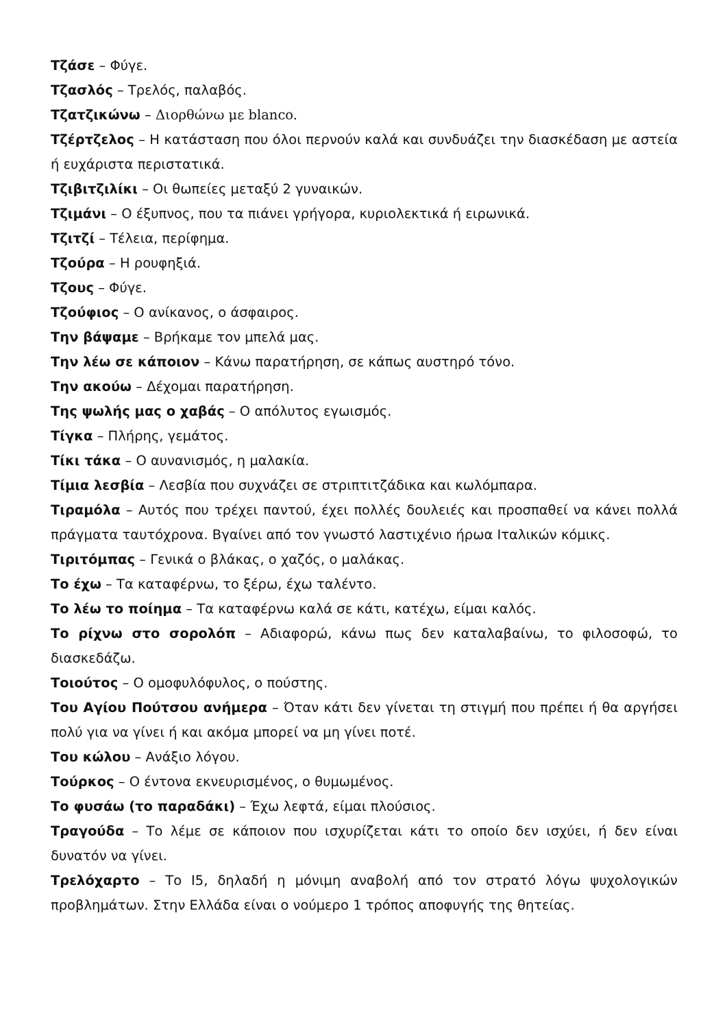Τζάσε – Φύγε.
Τζασλός – Τρελός, παλαβός.
Τζατζικώνω – Διορθώνω με blanco.
Τζέρτζελος – Η κατάσταση που όλοι περνούν καλά και συνδυάζει την διασκέδαση με αστεία ή ευχάριστα περιστατικά.
Τζιβιτζιλίκι – Οι θωπείες μεταξύ 2 γυναικών.
Τζιμάνι – Ο έξυπνος, που τα πιάνει γρήγορα, κυριολεκτικά ή ειρωνικά.
Τζιτζί – Τέλεια, περίφημα.
Τζούρα – Η ρουφηξιά.
Τζους – Φύγε.
Τζούφιος – Ο ανίκανος, ο άσφαιρος.
Την βάψαμε – Βρήκαμε τον μπελά μας.
Την λέω σε κάποιον – Κάνω παρατήρηση, σε κάπως αυστηρό τόνο.
Την ακούω – Δέχομαι παρατήρηση.
Της ψωλής μας ο χαβάς – Ο απόλυτος εγωισμός.
Τίγκα – Πλήρης, γεμάτος.
Τίκι τάκα – Ο αυνανισμός, η μαλακία.
Τίμια λεσβία – Λεσβία που συχνάζει σε στριπτιτζάδικα και κωλόμπαρα.
Τιραμόλα – Αυτός που τρέχει παντού, έχει πολλές δουλειές και προσπαθεί να κάνει πολλά πράγματα ταυτόχρονα. Βγαίνει από τον γνωστό λαστιχένιο ήρωα Ιταλικών κόμικς.
Τιριτόμπας – Γενικά ο βλάκας, ο χαζός, ο μαλάκας.
Το έχω – Τα καταφέρνω, το ξέρω, έχω ταλέντο.
Το λέω το ποίημα – Τα καταφέρνω καλά σε κάτι, κατέχω, είμαι καλός.
Το ρίχνω στο σορολόπ – Αδιαφορώ, κάνω πως δεν καταλαβαίνω, το φιλοσοφώ, το διασκεδάζω.
Τοιούτος – Ο ομοφυλόφυλος, ο πούστης.
Του Αγίου Πούτσου ανήμερα – Όταν κάτι δεν γίνεται τη στιγμή που πρέπει ή θα αργήσει πολύ για να γίνει ή και ακόμα μπορεί να μη γίνει ποτέ.
Του κώλου – Ανάξιο λόγου.
Τούρκος – Ο έντονα εκνευρισμένος, ο θυμωμένος.
Το φυσάω (το παραδάκι) – Έχω λεφτά, είμαι πλούσιος.
Τραγούδα – Το λέμε σε κάποιον που ισχυρίζεται κάτι το οποίο δεν ισχύει, ή δεν είναι δυνατόν να γίνει.
Τρελόχαρτο – Το Ι5, δηλαδή η μόνιμη αναβολή από τον στρατό λόγω ψυχολογικών προβλημάτων. Στην Ελλάδα είναι ο νούμερο 1 τρόπος αποφυγής της θητείας.